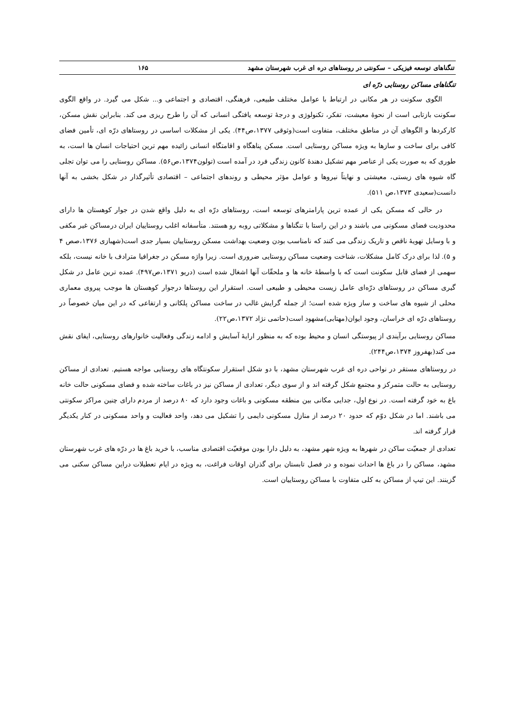تنگناهای توسعه فیزیکی – سکونتی در روستاهای دره ای غرب شهرستان مشهد ۱۶۵
تنگناهای مساکن روستایی درّه ای
الگوی سکونت در هر مکانی در ارتباط با عوامل مختلف طبیعی، فرهنگی، اقتصادی و اجتماعی و... شکل می گیرد. در واقع الگوی سکونت بازتابی است از نحوهٔ معیشت، تفکر، تکنولوژی و درجهٔ توسعه یافتگی انسانی که آن را طرح ریزی می کند. بنابراین نقش مسکن، کارکردها و الگوهای آن در مناطق مختلف، متفاوت است(وثوقی ۱۳۷۷،ص۴۴). یکی از مشکلات اساسی در روستاهای درّه ای، تأمین فضای کافی برای ساخت و سازها به ویژه مساکن روستایی است. مسکن پناهگاه و اقامتگاه انسانی زائیده مهم ترین احتیاجات انسان ها است، به طوری که به صورت یکی از عناصر مهم تشکیل دهندهٔ کانون زندگی فرد در آمده است (تولون۱۳۷۴،ص۵۶). مساکن روستایی را می توان تجلی گاه شیوه های زیستی، معیشتی و نهایتاً نیروها و عوامل مؤثر محیطی و روندهای اجتماعی – اقتصادی تأثیرگذار در شکل بخشی به آنها دانست(سعیدی ۱۳۷۳،ص ۵۱۱).
در حالی که مسکن یکی از عمده ترین پارامترهای توسعه است، روستاهای درّه ای به دلیل واقع شدن در جوار کوهستان ها دارای محدودیت فضای مسکونی می باشند و در این راستا با تنگناها و مشکلاتی روبه رو هستند. متأسفانه اغلب روستاییان ایران درمساکن غیر مکفی و با وسایل تهویهٔ ناقص و تاریک زندگی می کنند که نامناسب بودن وضعیت بهداشت مسکن روستاییان بسیار جدی است(شهبازی ۱۳۷۶،صص ۴ و ۵). لذا برای درک کامل مشکلات، شناخت وضعیت مساکن روستایی ضروری است. زیرا واژه مسکن در جغرافیا مترادف با خانه نیست، بلکه سهمی از فضای قابل سکونت است که با واسطهٔ خانه ها و ملحقّات آنها اشغال شده است (دریو ۱۳۷۱،ص۴۹۷). عمده ترین عامل در شکل گیری مساکن در روستاهای درّه‌ای عامل زیست محیطی و طبیعی است. استقرار این روستاها درجوار کوهستان ها موجب پیروی معماری محلی از شیوه های ساخت و ساز ویژه شده است؛ از جمله گرایش غالب در ساخت مساکن پلکانی و ارتفاعی که در این میان خصوصاً در روستاهای درّه ای خراسان، وجود ایوان(مهتابی)مشهود است(حاتمی نژاد ۱۳۷۲،ص۲۲).
مساکن روستایی برآیندی از پیوستگی انسان و محیط بوده که به منظور ارایهٔ آسایش و ادامه زندگی وفعالیت خانوارهای روستایی، ایفای نقش می کند(بهفروز ۱۳۷۴،ص۲۴۴).
در روستاهای مستقر در نواحی دره ای غرب شهرستان مشهد، با دو شکل استقرار سکونتگاه های روستایی مواجه هستیم. تعدادی از مساکن روستایی به حالت متمرکز و مجتمع شکل گرفته اند و از سوی دیگر، تعدادی از مساکن نیز در باغات ساخته شده و فضای مسکونی حالت خانه باغ به خود گرفته است. در نوع اول، جدایی مکانی بین منطقه مسکونی و باغات وجود دارد که ۸۰ درصد از مردم دارای چنین مراکز سکونتی می باشند. اما در شکل دوّم که حدود ۲۰ درصد از منازل مسکونی دایمی را تشکیل می دهد، واحد فعالیت و واحد مسکونی در کنار یکدیگر قرار گرفته اند.
تعدادی از جمعیّت ساکن در شهرها به ویژه شهر مشهد، به دلیل دارا بودن موقعیّت اقتصادی مناسب، با خرید باغ ها در درّه های غرب شهرستان مشهد، مساکن را در باغ ها احداث نموده و در فصل تابستان برای گذران اوقات فراغت، به ویژه در ایام تعطیلات دراین مساکن سکنی می گزینند. این تیپ از مساکن به کلی متفاوت با مساکن روستاییان است.